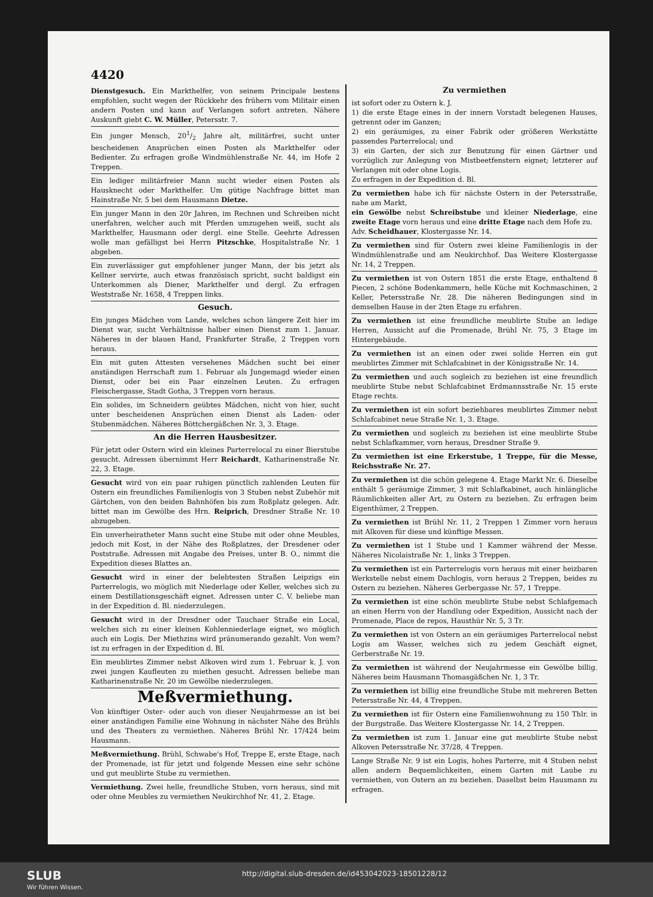4420
Dienstgesuch. Ein Markthelfer, von seinem Principale bestens empfohlen, sucht wegen der Rückkehr des frühern vom Militair einen andern Posten und kann auf Verlangen sofort antreten. Nähere Auskunft giebt C. W. Müller, Petersstr. 7.
Ein junger Mensch, 201/2 Jahre alt, militärfrei, sucht unter bescheidenen Ansprüchen einen Posten als Markthelfer oder Bedienter. Zu erfragen große Windmühlenstraße Nr. 44, im Hofe 2 Treppen.
Ein lediger militärfreier Mann sucht wieder einen Posten als Hausknecht oder Markthelfer. Um gütige Nachfrage bittet man Hainstraße Nr. 5 bei dem Hausmann Dietze.
Ein junger Mann in den 20r Jahren, im Rechnen und Schreiben nicht unerfahren, welcher auch mit Pferden umzugehen weiß, sucht als Markthelfer, Hausmann oder dergl. eine Stelle. Geehrte Adressen wolle man gefälligst bei Herrn Pitzschke, Hospitalstraße Nr. 1 abgeben.
Ein zuverlässiger gut empfohlener junger Mann, der bis jetzt als Kellner servirte, auch etwas französisch spricht, sucht baldigst ein Unterkommen als Diener, Markthelfer und dergl. Zu erfragen Weststraße Nr. 1658, 4 Treppen links.
Gesuch.
Ein junges Mädchen vom Lande, welches schon längere Zeit hier im Dienst war, sucht Verhältnisse halber einen Dienst zum 1. Januar. Näheres in der blauen Hand, Frankfurter Straße, 2 Treppen vorn heraus.
Ein mit guten Attesten versehenes Mädchen sucht bei einer anständigen Herrschaft zum 1. Februar als Jungemagd wieder einen Dienst, oder bei ein Paar einzelnen Leuten. Zu erfragen Fleischergasse, Stadt Gotha, 3 Treppen vorn heraus.
Ein solides, im Schneidern geübtes Mädchen, nicht von hier, sucht unter bescheidenen Ansprüchen einen Dienst als Laden- oder Stubenmädchen. Näheres Böttchergäßchen Nr. 3, 3. Etage.
An die Herren Hausbesitzer.
Für jetzt oder Ostern wird ein kleines Parterrelocal zu einer Bierstube gesucht. Adressen übernimmt Herr Reichardt, Katharinenstraße Nr. 22, 3. Etage.
Gesucht wird von ein paar ruhigen pünctlich zahlenden Leuten für Ostern ein freundliches Familienlogis von 3 Stuben nebst Zubehör mit Gärtchen, von den beiden Bahnhöfen bis zum Roßplatz gelegen. Adr. bittet man im Gewölbe des Hrn. Reiprich, Dresdner Straße Nr. 10 abzugeben.
Ein unverheiratheter Mann sucht eine Stube mit oder ohne Meubles, jedoch mit Kost, in der Nähe des Roßplatzes, der Dresdener oder Poststraße. Adressen mit Angabe des Preises, unter B. O., nimmt die Expedition dieses Blattes an.
Gesucht wird in einer der belebtesten Straßen Leipzigs ein Parterrelogis, wo möglich mit Niederlage oder Keller, welches sich zu einem Destillationsgeschäft eignet. Adressen unter C. V. beliebe man in der Expedition d. Bl. niederzulegen.
Gesucht wird in der Dresdner oder Tauchaer Straße ein Local, welches sich zu einer kleinen Kohlenniederlage eignet, wo möglich auch ein Logis. Der Miethzins wird pränumerando gezahlt. Von wem? ist zu erfragen in der Expedition d. Bl.
Ein meublirtes Zimmer nebst Alkoven wird zum 1. Februar k. J. von zwei jungen Kaufleuten zu miethen gesucht. Adressen beliebe man Katharinenstraße Nr. 20 im Gewölbe niederzulegen.
Meßvermiethung.
Von künftiger Oster- oder auch von dieser Neujahrmesse an ist bei einer anständigen Familie eine Wohnung in nächster Nähe des Brühls und des Theaters zu vermiethen. Näheres Brühl Nr. 17/424 beim Hausmann.
Meßvermiethung. Brühl, Schwabe's Hof, Treppe E, erste Etage, nach der Promenade, ist für jetzt und folgende Messen eine sehr schöne und gut meublirte Stube zu vermiethen.
Vermiethung. Zwei helle, freundliche Stuben, vorn heraus, sind mit oder ohne Meubles zu vermiethen Neukirchhof Nr. 41, 2. Etage.
Zu vermiethen
ist sofort oder zu Ostern k. J.
1) die erste Etage eines in der innern Vorstadt belegenen Hauses, getrennt oder im Ganzen;
2) ein geräumiges, zu einer Fabrik oder größeren Werkstätte passendes Parterrelocal; und
3) ein Garten, der sich zur Benutzung für einen Gärtner und vorzüglich zur Anlegung von Mistbeetfenstern eignet; letzterer auf Verlangen mit oder ohne Logis.
Zu erfragen in der Expedition d. Bl.
Zu vermiethen habe ich für nächste Ostern in der Petersstraße, nahe am Markt,
ein Gewölbe nebst Schreibstube und kleiner Niederlage, eine zweite Etage vorn heraus und eine dritte Etage nach dem Hofe zu.
Adv. Scheidhauer, Klostergasse Nr. 14.
Zu vermiethen sind für Ostern zwei kleine Familienlogis in der Windmühlenstraße und am Neukirchhof. Das Weitere Klostergasse Nr. 14, 2 Treppen.
Zu vermiethen ist von Ostern 1851 die erste Etage, enthaltend 8 Piecen, 2 schöne Bodenkammern, helle Küche mit Kochmaschinen, 2 Keller, Petersstraße Nr. 28. Die näheren Bedingungen sind in demselben Hause in der 2ten Etage zu erfahren.
Zu vermiethen ist eine freundliche meublirte Stube an ledige Herren, Aussicht auf die Promenade, Brühl Nr. 75, 3 Etage im Hintergebäude.
Zu vermiethen ist an einen oder zwei solide Herren ein gut meublirtes Zimmer mit Schlafcabinet in der Königsstraße Nr. 14.
Zu vermiethen und auch sogleich zu beziehen ist eine freundlich meublirte Stube nebst Schlafcabinet Erdmannsstraße Nr. 15 erste Etage rechts.
Zu vermiethen ist ein sofort beziehbares meublirtes Zimmer nebst Schlafcabinet neue Straße Nr. 1, 3. Etage.
Zu vermiethen und sogleich zu beziehen ist eine meublirte Stube nebst Schlafkammer, vorn heraus, Dresdner Straße 9.
Zu vermiethen ist eine Erkerstube, 1 Treppe, für die Messe, Reichsstraße Nr. 27.
Zu vermiethen ist die schön gelegene 4. Etage Markt Nr. 6. Dieselbe enthält 5 geräumige Zimmer, 3 mit Schlafkabinet, auch hinlängliche Räumlichkeiten aller Art, zu Ostern zu beziehen. Zu erfragen beim Eigenthümer, 2 Treppen.
Zu vermiethen ist Brühl Nr. 11, 2 Treppen 1 Zimmer vorn heraus mit Alkoven für diese und künftige Messen.
Zu vermiethen ist 1 Stube und 1 Kammer während der Messe. Näheres Nicolaistraße Nr. 1, links 3 Treppen.
Zu vermiethen ist ein Parterrelogis vorn heraus mit einer heizbaren Werkstelle nebst einem Dachlogis, vorn heraus 2 Treppen, beides zu Ostern zu beziehen. Näheres Gerbergasse Nr. 57, 1 Treppe.
Zu vermiethen ist eine schön meublirte Stube nebst Schlafgemach an einen Herrn von der Handlung oder Expedition, Aussicht nach der Promenade, Place de repos, Hausthür Nr. 5, 3 Tr.
Zu vermiethen ist von Ostern an ein geräumiges Parterrelocal nebst Logis am Wasser, welches sich zu jedem Geschäft eignet, Gerberstraße Nr. 19.
Zu vermiethen ist während der Neujahrmesse ein Gewölbe billig. Näheres beim Hausmann Thomasgäßchen Nr. 1, 3 Tr.
Zu vermiethen ist billig eine freundliche Stube mit mehreren Betten Petersstraße Nr. 44, 4 Treppen.
Zu vermiethen ist für Ostern eine Familienwohnung zu 150 Thlr. in der Burgstraße. Das Weitere Klostergasse Nr. 14, 2 Treppen.
Zu vermiethen ist zum 1. Januar eine gut meublirte Stube nebst Alkoven Petersstraße Nr. 37/28, 4 Treppen.
Lange Straße Nr. 9 ist ein Logis, hohes Parterre, mit 4 Stuben nebst allen andern Bequemlichkeiten, einem Garten mit Laube zu vermiethen, von Ostern an zu beziehen. Daselbst beim Hausmann zu erfragen.
SLUB
Wir führen Wissen.
http://digital.slub-dresden.de/id453042023-18501228/12